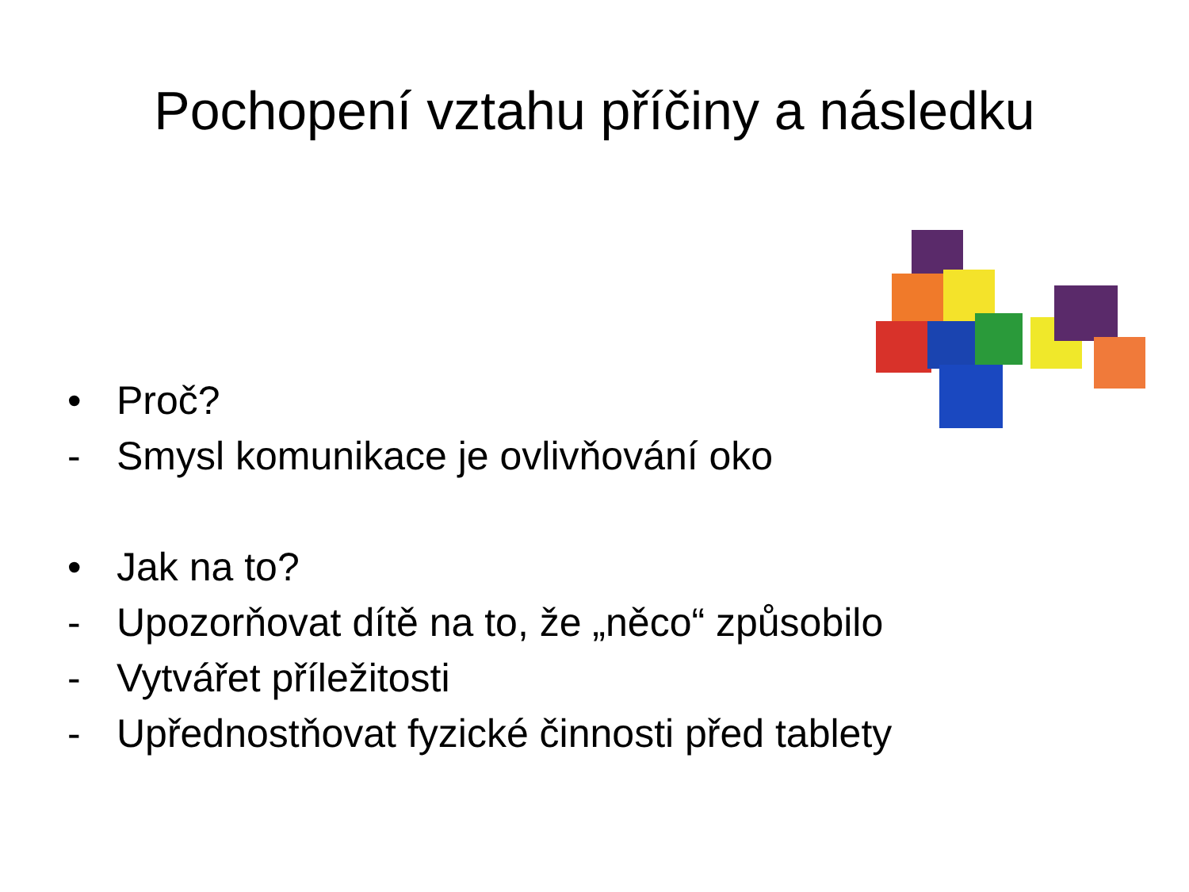Pochopení vztahu příčiny a následku
• Proč?
- Smysl komunikace je ovlivňování oko
• Jak na to?
- Upozorňovat dítě na to, že „něco“ způsobilo
- Vytvářet příležitosti
- Upřednostňovat fyzické činnosti před tablety